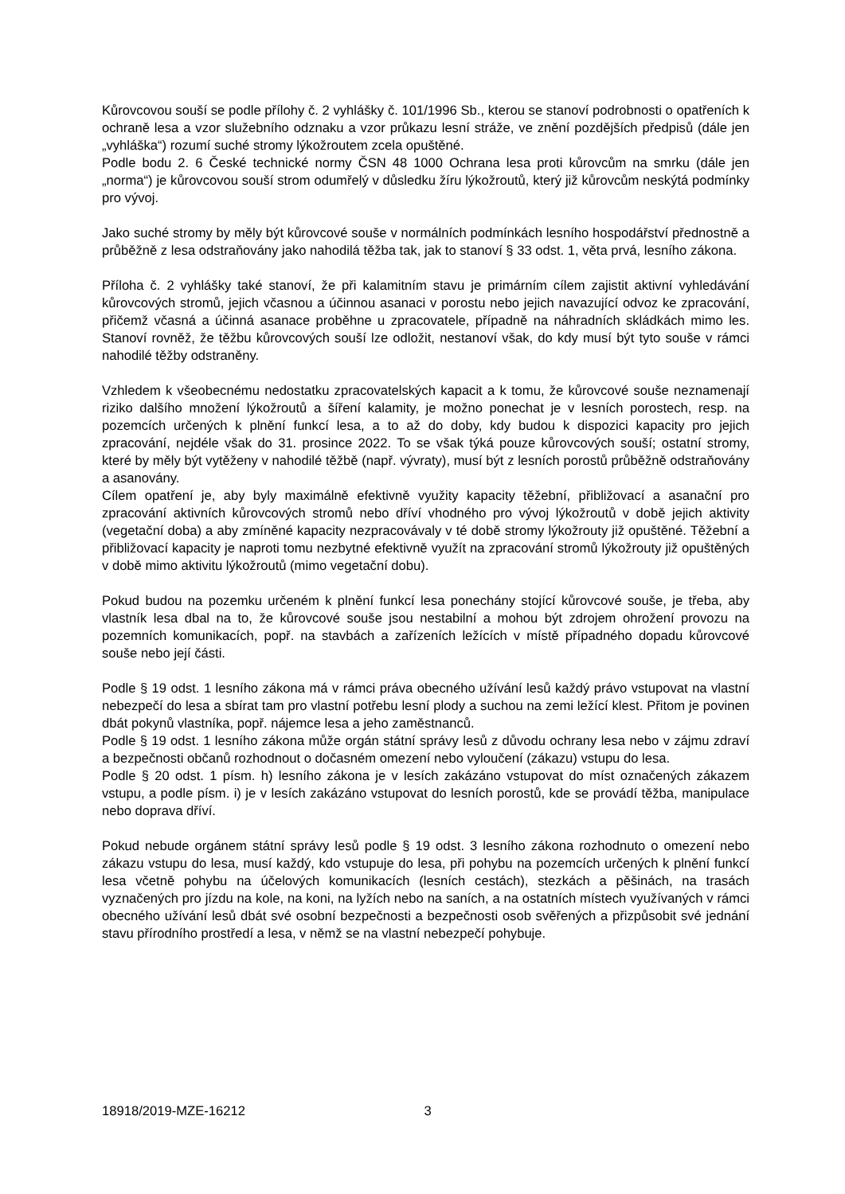Kůrovcovou souší se podle přílohy č. 2 vyhlášky č. 101/1996 Sb., kterou se stanoví podrobnosti o opatřeních k ochraně lesa a vzor služebního odznaku a vzor průkazu lesní stráže, ve znění pozdějších předpisů (dále jen „vyhláška“) rozumí suché stromy lýkožroutem zcela opuštěné.
Podle bodu 2. 6 České technické normy ČSN 48 1000 Ochrana lesa proti kůrovcům na smrku (dále jen „norma“) je kůrovcovou souší strom odumřelý v důsledku žíru lýkožroutů, který již kůrovcům neskýtá podmínky pro vývoj.
Jako suché stromy by měly být kůrovcové souše v normálních podmínkách lesního hospodářství přednostně a průběžně z lesa odstraňovány jako nahodilá těžba tak, jak to stanoví § 33 odst. 1, věta prvá, lesního zákona.
Příloha č. 2 vyhlášky také stanoví, že při kalamitním stavu je primárním cílem zajistit aktivní vyhledávání kůrovcových stromů, jejich včasnou a účinnou asanaci v porostu nebo jejich navazující odvoz ke zpracování, přičemž včasná a účinná asanace proběhne u zpracovatele, případně na náhradních skládkách mimo les. Stanoví rovněž, že těžbu kůrovcových souší lze odložit, nestanoví však, do kdy musí být tyto souše v rámci nahodilé těžby odstraněny.
Vzhledem k všeobecnému nedostatku zpracovatelských kapacit a k tomu, že kůrovcové souše neznamenají riziko dalšího množení lýkožroutů a šíření kalamity, je možno ponechat je v lesních porostech, resp. na pozemcích určených k plnění funkcí lesa, a to až do doby, kdy budou k dispozici kapacity pro jejich zpracování, nejdéle však do 31. prosince 2022. To se však týká pouze kůrovcových souší; ostatní stromy, které by měly být vytěženy v nahodilé těžbě (např. vývraty), musí být z lesních porostů průběžně odstraňovány a asanovány.
Cílem opatření je, aby byly maximálně efektivně využity kapacity těžební, přibližovací a asanační pro zpracování aktivních kůrovcových stromů nebo dříví vhodného pro vývoj lýkožroutů v době jejich aktivity (vegetační doba) a aby zmíněné kapacity nezpracovávaly v té době stromy lýkožrouty již opuštěné. Těžební a přibližovací kapacity je naproti tomu nezbytné efektivně využít na zpracování stromů lýkožrouty již opuštěných v době mimo aktivitu lýkožroutů (mimo vegetační dobu).
Pokud budou na pozemku určeném k plnění funkcí lesa ponechány stojící kůrovcové souše, je třeba, aby vlastník lesa dbal na to, že kůrovcové souše jsou nestabilní a mohou být zdrojem ohrožení provozu na pozemních komunikacích, popř. na stavbách a zařízeních ležících v místě případného dopadu kůrovcové souše nebo její části.
Podle § 19 odst. 1 lesního zákona má v rámci práva obecného užívání lesů každý právo vstupovat na vlastní nebezpečí do lesa a sbírat tam pro vlastní potřebu lesní plody a suchou na zemi ležící klest. Přitom je povinen dbát pokynů vlastníka, popř. nájemce lesa a jeho zaměstnanců.
Podle § 19 odst. 1 lesního zákona může orgán státní správy lesů z důvodu ochrany lesa nebo v zájmu zdraví a bezpečnosti občanů rozhodnout o dočasném omezení nebo vyloučení (zákazu) vstupu do lesa.
Podle § 20 odst. 1 písm. h) lesního zákona je v lesích zakázáno vstupovat do míst označených zákazem vstupu, a podle písm. i) je v lesích zakázáno vstupovat do lesních porostů, kde se provádí těžba, manipulace nebo doprava dříví.
Pokud nebude orgánem státní správy lesů podle § 19 odst. 3 lesního zákona rozhodnuto o omezení nebo zákazu vstupu do lesa, musí každý, kdo vstupuje do lesa, při pohybu na pozemcích určených k plnění funkcí lesa včetně pohybu na účelových komunikacích (lesních cestách), stezkách a pěšinách, na trasách vyznačených pro jízdu na kole, na koni, na lyžích nebo na saních, a na ostatních místech využívaných v rámci obecného užívání lesů dbát své osobní bezpečnosti a bezpečnosti osob svěřených a přizpůsobit své jednání stavu přírodního prostředí a lesa, v němž se na vlastní nebezpečí pohybuje.
18918/2019-MZE-16212 3